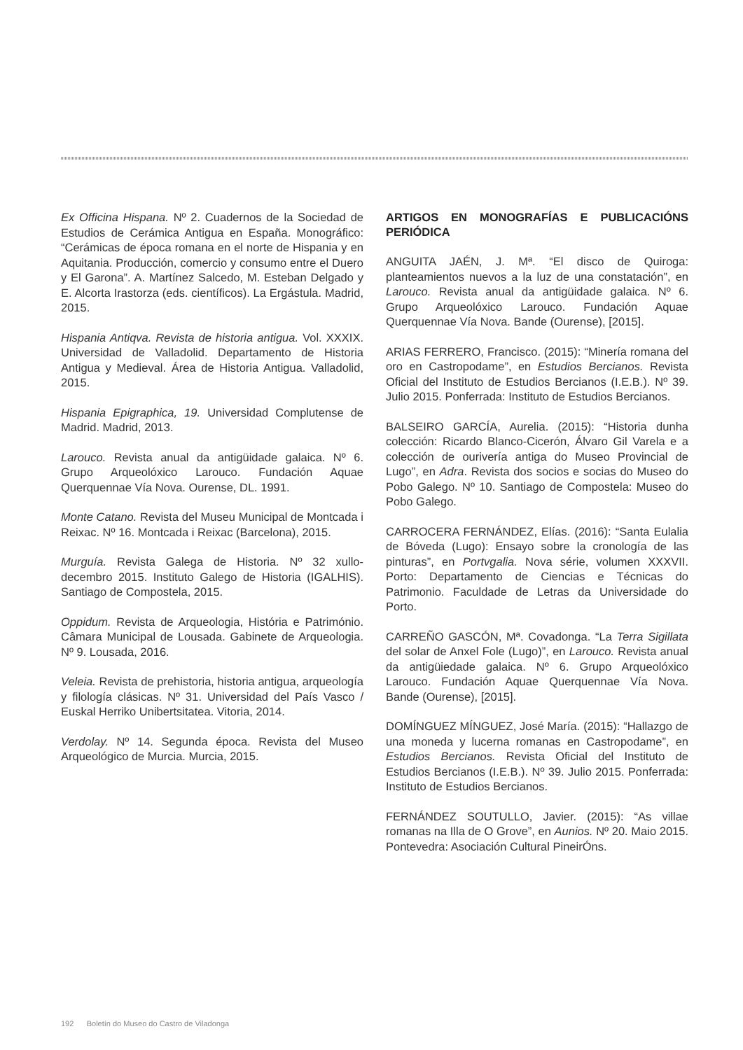Ex Officina Hispana. Nº 2. Cuadernos de la Sociedad de Estudios de Cerámica Antigua en España. Monográfico: “Cerámicas de época romana en el norte de Hispania y en Aquitania. Producción, comercio y consumo entre el Duero y El Garona”. A. Martínez Salcedo, M. Esteban Delgado y E. Alcorta Irastorza (eds. científicos). La Ergástula. Madrid, 2015.
Hispania Antiqva. Revista de historia antigua. Vol. XXXIX. Universidad de Valladolid. Departamento de Historia Antigua y Medieval. Área de Historia Antigua. Valladolid, 2015.
Hispania Epigraphica, 19. Universidad Complutense de Madrid. Madrid, 2013.
Larouco. Revista anual da antigüidade galaica. Nº 6. Grupo Arqueolóxico Larouco. Fundación Aquae Querquennae Vía Nova. Ourense, DL. 1991.
Monte Catano. Revista del Museu Municipal de Montcada i Reixac. Nº 16. Montcada i Reixac (Barcelona), 2015.
Murguía. Revista Galega de Historia. Nº 32 xullo-decembro 2015. Instituto Galego de Historia (IGALHIS). Santiago de Compostela, 2015.
Oppidum. Revista de Arqueologia, História e Património. Câmara Municipal de Lousada. Gabinete de Arqueologia. Nº 9. Lousada, 2016.
Veleia. Revista de prehistoria, historia antigua, arqueología y filología clásicas. Nº 31. Universidad del País Vasco / Euskal Herriko Unibertsitatea. Vitoria, 2014.
Verdolay. Nº 14. Segunda época. Revista del Museo Arqueológico de Murcia. Murcia, 2015.
ARTIGOS EN MONOGRAFÍAS E PUBLICACIÓNS PERIÓDICA
ANGUITA JAÉN, J. Mª. “El disco de Quiroga: planteamientos nuevos a la luz de una constatación”, en Larouco. Revista anual da antigüidade galaica. Nº 6. Grupo Arqueolóxico Larouco. Fundación Aquae Querquennae Vía Nova. Bande (Ourense), [2015].
ARIAS FERRERO, Francisco. (2015): “Minería romana del oro en Castropodame”, en Estudios Bercianos. Revista Oficial del Instituto de Estudios Bercianos (I.E.B.). Nº 39. Julio 2015. Ponferrada: Instituto de Estudios Bercianos.
BALSEIRO GARCÍA, Aurelia. (2015): “Historia dunha colección: Ricardo Blanco-Cicerón, Álvaro Gil Varela e a colección de ourivería antiga do Museo Provincial de Lugo”, en Adra. Revista dos socios e socias do Museo do Pobo Galego. Nº 10. Santiago de Compostela: Museo do Pobo Galego.
CARROCERA FERNÁNDEZ, Elías. (2016): “Santa Eulalia de Bóveda (Lugo): Ensayo sobre la cronología de las pinturas”, en Portvgalia. Nova série, volumen XXXVII. Porto: Departamento de Ciencias e Técnicas do Patrimonio. Faculdade de Letras da Universidade do Porto.
CARREÑO GASCÓN, Mª. Covadonga. “La Terra Sigillata del solar de Anxel Fole (Lugo)”, en Larouco. Revista anual da antigüiedade galaica. Nº 6. Grupo Arqueolóxico Larouco. Fundación Aquae Querquennae Vía Nova. Bande (Ourense), [2015].
DOMÍNGUEZ MÍNGUEZ, José María. (2015): “Hallazgo de una moneda y lucerna romanas en Castropodame”, en Estudios Bercianos. Revista Oficial del Instituto de Estudios Bercianos (I.E.B.). Nº 39. Julio 2015. Ponferrada: Instituto de Estudios Bercianos.
FERNÁNDEZ SOUTULLO, Javier. (2015): “As villae romanas na Illa de O Grove”, en Aunios. Nº 20. Maio 2015. Pontevedra: Asociación Cultural PineirÓns.
192 Boletín do Museo do Castro de Viladonga